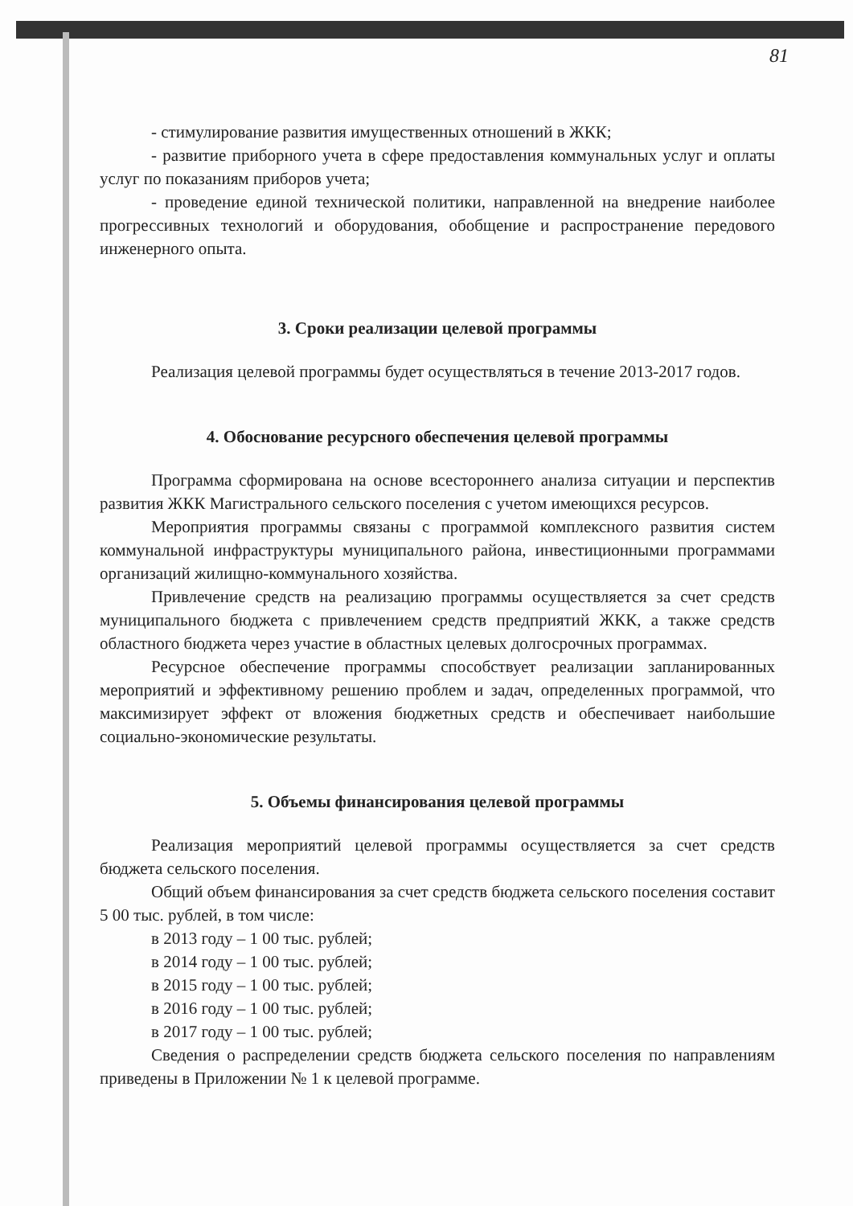81
- стимулирование развития имущественных отношений в ЖКК;
- развитие приборного учета в сфере предоставления коммунальных услуг и оплаты услуг по показаниям приборов учета;
- проведение единой технической политики, направленной на внедрение наиболее прогрессивных технологий и оборудования, обобщение и распространение передового инженерного опыта.
3. Сроки реализации целевой программы
Реализация целевой программы будет осуществляться в течение 2013-2017 годов.
4. Обоснование ресурсного обеспечения целевой программы
Программа сформирована на основе всестороннего анализа ситуации и перспектив развития ЖКК Магистрального сельского поселения с учетом имеющихся ресурсов.
Мероприятия программы связаны с программой комплексного развития систем коммунальной инфраструктуры муниципального района, инвестиционными программами организаций жилищно-коммунального хозяйства.
Привлечение средств на реализацию программы осуществляется за счет средств муниципального бюджета с привлечением средств предприятий ЖКК, а также средств областного бюджета через участие в областных целевых долгосрочных программах.
Ресурсное обеспечение программы способствует реализации запланированных мероприятий и эффективному решению проблем и задач, определенных программой, что максимизирует эффект от вложения бюджетных средств и обеспечивает наибольшие социально-экономические результаты.
5. Объемы финансирования целевой программы
Реализация мероприятий целевой программы осуществляется за счет средств бюджета сельского поселения.
Общий объем финансирования за счет средств бюджета сельского поселения составит 5 00 тыс. рублей, в том числе:
в 2013 году – 1 00 тыс. рублей;
в 2014 году – 1 00 тыс. рублей;
в 2015 году – 1 00 тыс. рублей;
в 2016 году – 1 00 тыс. рублей;
в 2017 году – 1 00 тыс. рублей;
Сведения о распределении средств бюджета сельского поселения по направлениям приведены в Приложении № 1 к целевой программе.